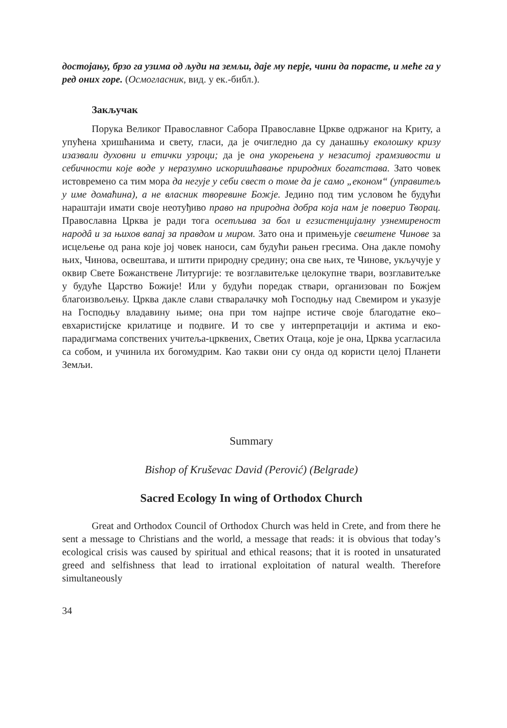достојању, брзо га узима од људи на земљи, даје му перје, чини да порасте, и меће га у ред оних горе. (Осмогласник, вид. у ек.-библ.).
Закључак
Порука Великог Православног Сабора Православне Цркве одржаног на Криту, а упућена хришћанима и свету, гласи, да је очигледно да су данашњу еколошку кризу изазвали духовни и етички узроци; да је она укорењена у незаситој грамзивости и себичности које воде у неразумно искоришћавање природних богатстава. Зато човек истовремено са тим мора да негује у себи свест о томе да је само „економ“ (управитељ у име домаћина), а не власник творевине Божје. Једино под тим условом ће будући нараштаји имати своје неотуђиво право на природна добра која нам је поверио Творац. Православна Црква је ради тога осетљива за бол и егзистенцијалну узнемиреност народâ и за њихов вапај за правдом и миром. Зато она и примењује свештене Чинове за исцељење од рана које јој човек наноси, сам будући рањен гресима. Она дакле помоћу њих, Чинова, освештава, и штити природну средину; она све њих, те Чинове, укључује у оквир Свете Божанствене Литургије: те возглавитељке целокупне твари, возглавитељке у будуће Царство Божије! Или у будући поредак ствари, организован по Божјем благоизвољењу. Црква дакле слави стваралачку моћ Господњу над Свемиром и указује на Господњу владавину њиме; она при том најпре истиче своје благодатне еко–евхаристијске крилатице и подвиге. И то све у интерпретацији и актима и еко-парадигмама сопствених учитеља-црквених, Светих Отаца, које је она, Црква усагласила са собом, и учинила их богомудрим. Као такви они су онда од користи целој Планети Земљи.
Summary
Bishop of Kruševac David (Perović) (Belgrade)
Sacred Ecology In wing of Orthodox Church
Great and Orthodox Council of Orthodox Church was held in Crete, and from there he sent a message to Christians and the world, a message that reads: it is obvious that today’s ecological crisis was caused by spiritual and ethical reasons; that it is rooted in unsaturated greed and selfishness that lead to irrational exploitation of natural wealth. Therefore simultaneously
34